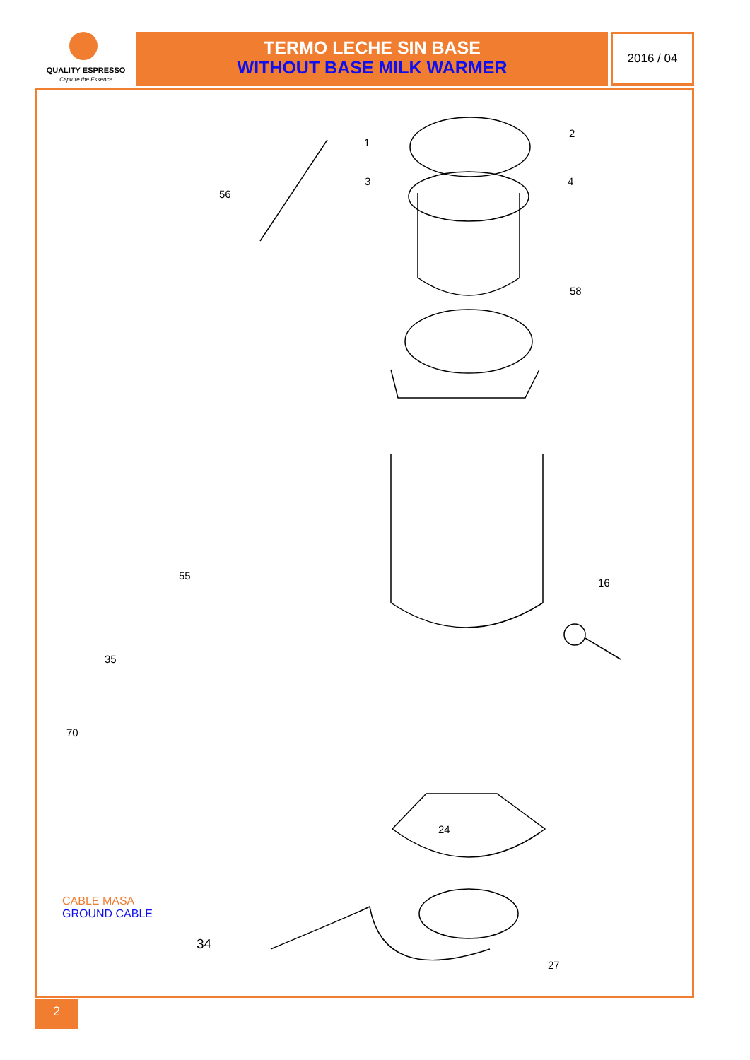QUALITY ESPRESSO
Capture the Essence
TERMO LECHE SIN BASE
WITHOUT BASE MILK WARMER
2016 / 04
2
1
3 4
56
58
16
55
35
70
CABLE MASA
GROUND CABLE
34
27
24
2